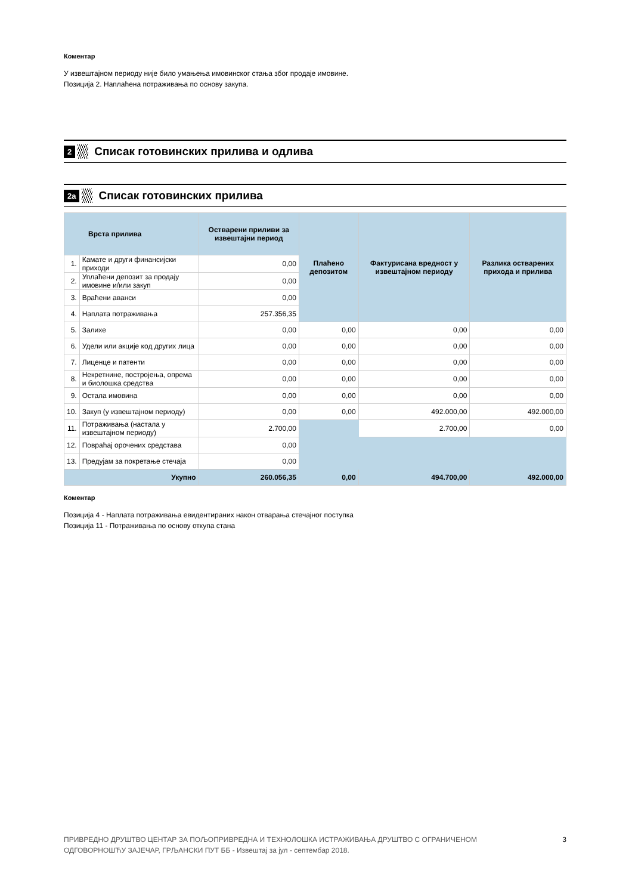Коментар
У извештајном периоду није било умањења имовинског стања због продаје имовине.
Позиција 2. Наплаћена потраживања по основу закупа.
2 Списак готовинских прилива и одлива
2а Списак готовинских прилива
| Врста прилива | | Остварени приливи за извештајни период | Плаћено депозитом | Фактурисана вредност у извештајном периоду | Разлика остварених прихода и прилива |
| --- | --- | --- | --- | --- | --- |
| 1. | Камате и други финансијски приходи | 0,00 | | | |
| 2. | Уплаћени депозит за продају имовине и/или закуп | 0,00 | | | |
| 3. | Враћени аванси | 0,00 | | | |
| 4. | Наплата потраживања | 257.356,35 | | | |
| 5. | Залихе | 0,00 | 0,00 | 0,00 | 0,00 |
| 6. | Удели или акције код других лица | 0,00 | 0,00 | 0,00 | 0,00 |
| 7. | Лиценце и патенти | 0,00 | 0,00 | 0,00 | 0,00 |
| 8. | Некретнине, постројења, опрема и биолошка средства | 0,00 | 0,00 | 0,00 | 0,00 |
| 9. | Остала имовина | 0,00 | 0,00 | 0,00 | 0,00 |
| 10. | Закуп (у извештајном периоду) | 0,00 | 0,00 | 492.000,00 | 492.000,00 |
| 11. | Потраживања (настала у извештајном периоду) | 2.700,00 | | 2.700,00 | 0,00 |
| 12. | Повраћај орочених средстава | 0,00 | | | |
| 13. | Предујам за покретање стечаја | 0,00 | | | |
| Укупно | | 260.056,35 | 0,00 | 494.700,00 | 492.000,00 |
Коментар
Позиција 4 - Наплата потраживања евидентираних након отварања стечајног поступка
Позиција 11 - Потраживања по основу откупа стана
ПРИВРЕДНО ДРУШТВО ЦЕНТАР ЗА ПОЉОПРИВРЕДНА И ТЕХНОЛОШКА ИСТРАЖИВАЊА ДРУШТВО С ОГРАНИЧЕНОМ
ОДГОВОРНОШЋУ ЗАЈЕЧАР, ГРЉАНСКИ ПУТ ББ - Извештај за јул - септембар 2018. 3